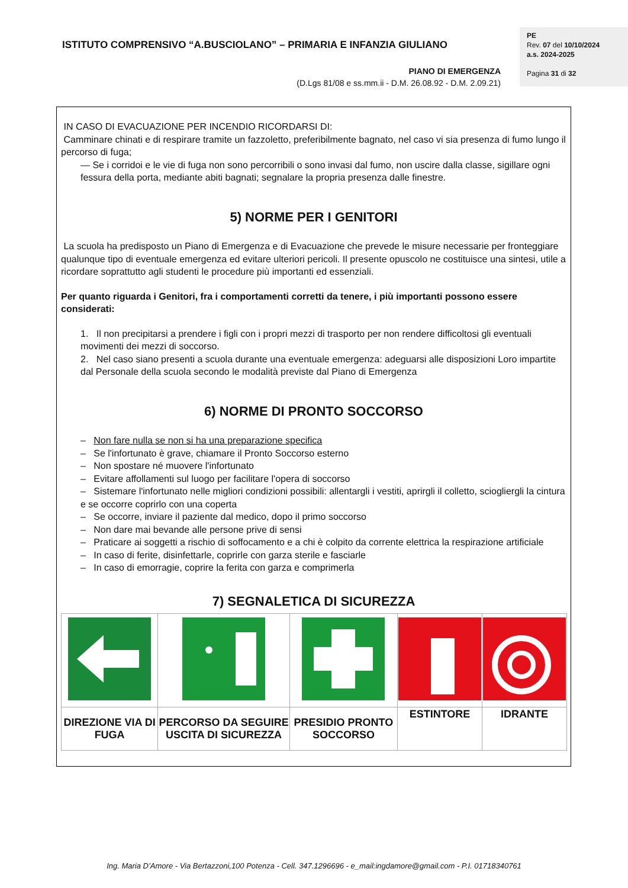ISTITUTO COMPRENSIVO “A.BUSCIOLANO” – PRIMARIA E INFANZIA GIULIANO
PE
Rev. 07 del 10/10/2024
a.s. 2024-2025
Pagina 31 di 32
PIANO DI EMERGENZA
(D.Lgs 81/08 e ss.mm.ii - D.M. 26.08.92 - D.M. 2.09.21)
IN CASO DI EVACUAZIONE PER INCENDIO RICORDARSI DI:
Camminare chinati e di respirare tramite un fazzoletto, preferibilmente bagnato, nel caso vi sia presenza di fumo lungo il percorso di fuga;
— Se i corridoi e le vie di fuga non sono percorribili o sono invasi dal fumo, non uscire dalla classe, sigillare ogni fessura della porta, mediante abiti bagnati; segnalare la propria presenza dalle finestre.
5) NORME PER I GENITORI
La scuola ha predisposto un Piano di Emergenza e di Evacuazione che prevede le misure necessarie per fronteggiare qualunque tipo di eventuale emergenza ed evitare ulteriori pericoli. Il presente opuscolo ne costituisce una sintesi, utile a ricordare soprattutto agli studenti le procedure più importanti ed essenziali.
Per quanto riguarda i Genitori, fra i comportamenti corretti da tenere, i più importanti possono essere considerati:
1. Il non precipitarsi a prendere i figli con i propri mezzi di trasporto per non rendere difficoltosi gli eventuali movimenti dei mezzi di soccorso.
2. Nel caso siano presenti a scuola durante una eventuale emergenza: adeguarsi alle disposizioni Loro impartite dal Personale della scuola secondo le modalità previste dal Piano di Emergenza
6) NORME DI PRONTO SOCCORSO
– Non fare nulla se non si ha una preparazione specifica
– Se l'infortunato è grave, chiamare il Pronto Soccorso esterno
– Non spostare né muovere l'infortunato
– Evitare affollamenti sul luogo per facilitare l'opera di soccorso
– Sistemare l'infortunato nelle migliori condizioni possibili: allentargli i vestiti, aprirgli il colletto, sciogliergli la cintura e se occorre coprirlo con una coperta
– Se occorre, inviare il paziente dal medico, dopo il primo soccorso
– Non dare mai bevande alle persone prive di sensi
– Praticare ai soggetti a rischio di soffocamento e a chi è colpito da corrente elettrica la respirazione artificiale
– In caso di ferite, disinfettarle, coprirle con garza sterile e fasciarle
– In caso di emorragie, coprire la ferita con garza e comprimerla
7) SEGNALETICA DI SICUREZZA
| DIREZIONE VIA DI FUGA | PERCORSO DA SEGUIRE USCITA DI SICUREZZA | PRESIDIO PRONTO SOCCORSO | ESTINTORE | IDRANTE |
Ing. Maria D’Amore - Via Bertazzoni,100 Potenza - Cell. 347.1296696 - e_mail:ingdamore@gmail.com - P.I. 01718340761